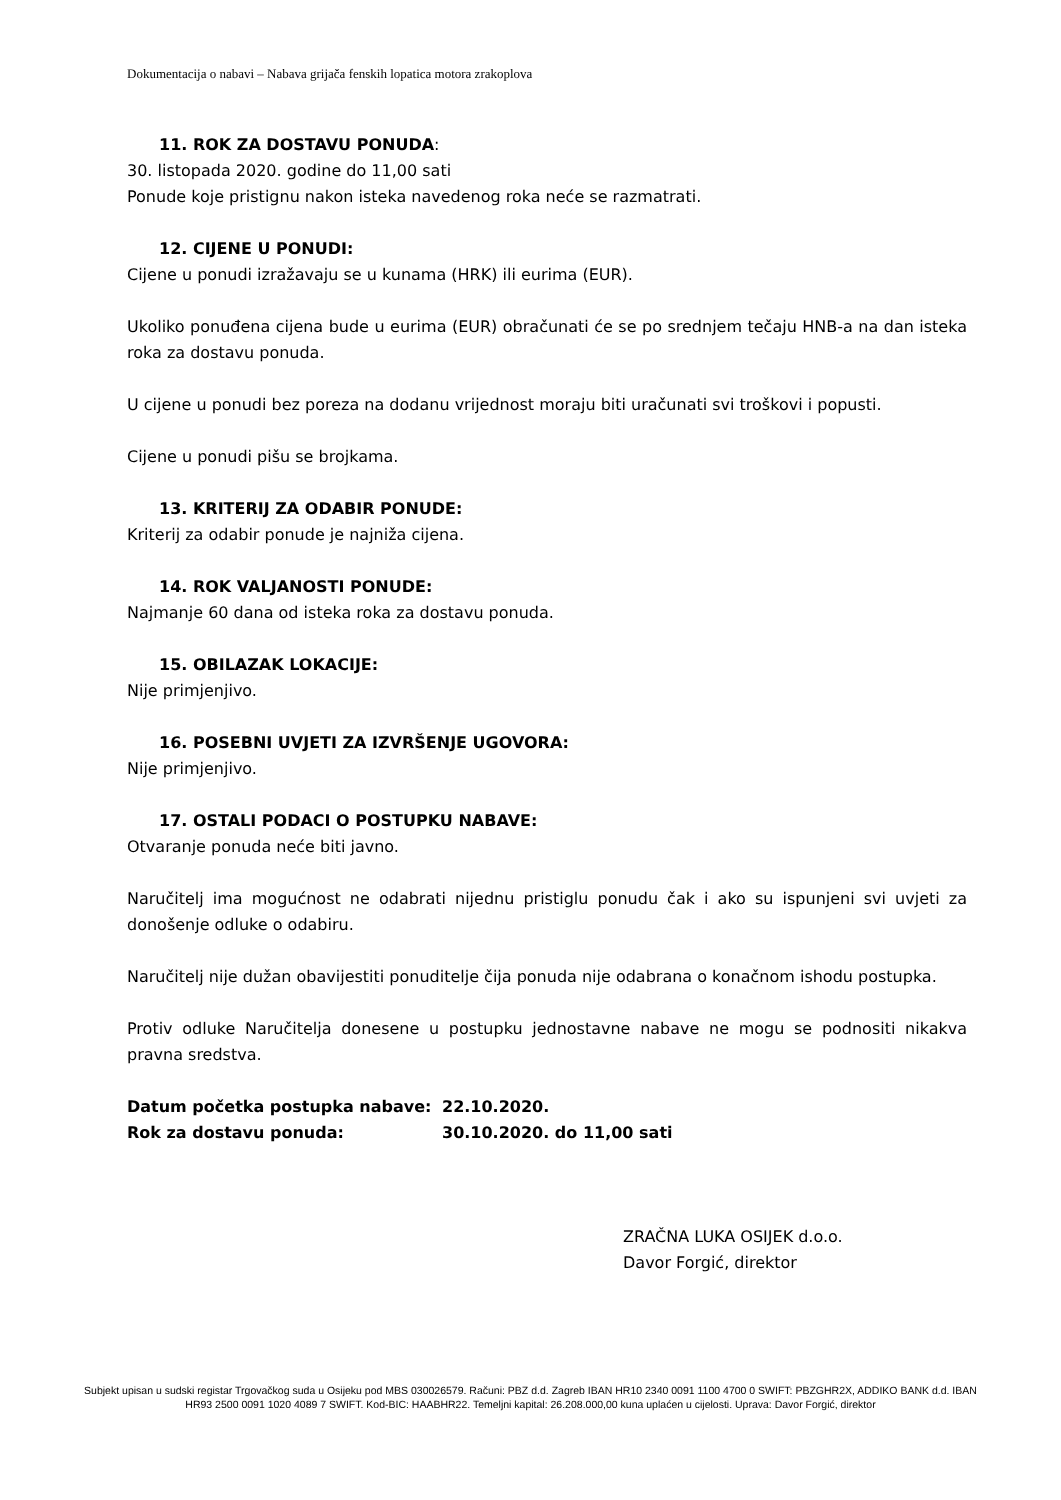Dokumentacija o nabavi – Nabava grijača fenskih lopatica motora zrakoplova
11. ROK ZA DOSTAVU PONUDA:
30. listopada 2020. godine do 11,00 sati
Ponude koje pristignu nakon isteka navedenog roka neće se razmatrati.
12. CIJENE U PONUDI:
Cijene u ponudi izražavaju se u kunama (HRK) ili eurima (EUR).
Ukoliko ponuđena cijena bude u eurima (EUR) obračunati će se po srednjem tečaju HNB-a na dan isteka roka za dostavu ponuda.
U cijene u ponudi bez poreza na dodanu vrijednost moraju biti uračunati svi troškovi i popusti.
Cijene u ponudi pišu se brojkama.
13. KRITERIJ ZA ODABIR PONUDE:
Kriterij za odabir ponude je najniža cijena.
14. ROK VALJANOSTI PONUDE:
Najmanje 60 dana od isteka roka za dostavu ponuda.
15. OBILAZAK LOKACIJE:
Nije primjenjivo.
16. POSEBNI UVJETI ZA IZVRŠENJE UGOVORA:
Nije primjenjivo.
17. OSTALI PODACI O POSTUPKU NABAVE:
Otvaranje ponuda neće biti javno.
Naručitelj ima mogućnost ne odabrati nijednu pristiglu ponudu čak i ako su ispunjeni svi uvjeti za donošenje odluke o odabiru.
Naručitelj nije dužan obavijestiti ponuditelje čija ponuda nije odabrana o konačnom ishodu postupka.
Protiv odluke Naručitelja donesene u postupku jednostavne nabave ne mogu se podnositi nikakva pravna sredstva.
| Datum početka postupka nabave: | 22.10.2020. |
| Rok za dostavu ponuda: | 30.10.2020. do 11,00 sati |
ZRAČNA LUKA OSIJEK d.o.o.
Davor Forgić, direktor
Subjekt upisan u sudski registar Trgovačkog suda u Osijeku pod MBS 030026579. Računi: PBZ d.d. Zagreb IBAN HR10 2340 0091 1100 4700 0 SWIFT: PBZGHR2X, ADDIKO BANK d.d. IBAN HR93 2500 0091 1020 4089 7 SWIFT. Kod-BIC: HAABHR22. Temeljni kapital: 26.208.000,00 kuna uplaćen u cijelosti. Uprava: Davor Forgić, direktor